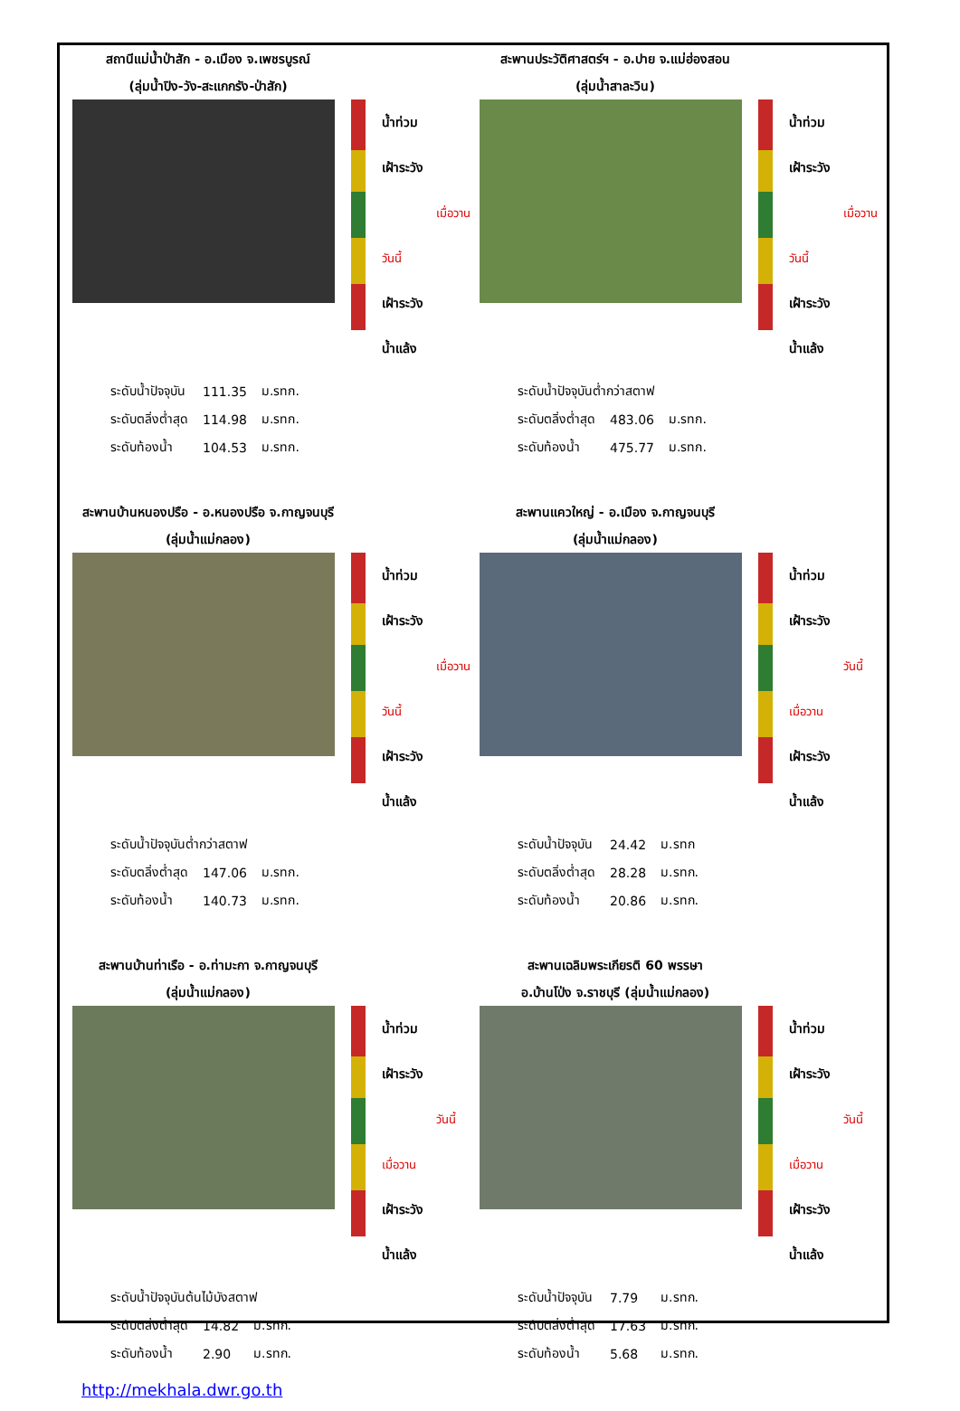สถานีแม่น้ำป่าสัก - อ.เมือง จ.เพชรบูรณ์
(ลุ่มน้ำปิง-วัง-สะแกกรัง-ป่าสัก)
น้ำท่วม
เฝ้าระวัง
เมื่อวาน
วันนี้
เฝ้าระวัง
น้ำแล้ง
| ระดับน้ำปัจจุบัน | 111.35 | ม.รทก. |
| ระดับตลิ่งต่ำสุด | 114.98 | ม.รทก. |
| ระดับท้องน้ำ | 104.53 | ม.รทก. |
สะพานประวัติศาสตร์ฯ - อ.ปาย จ.แม่ฮ่องสอน
(ลุ่มน้ำสาละวิน)
น้ำท่วม
เฝ้าระวัง
เมื่อวาน
วันนี้
เฝ้าระวัง
น้ำแล้ง
| ระดับน้ำปัจจุบันต่ำกว่าสตาฟ | | |
| ระดับตลิ่งต่ำสุด | 483.06 | ม.รทก. |
| ระดับท้องน้ำ | 475.77 | ม.รทก. |
สะพานบ้านหนองปรือ - อ.หนองปรือ จ.กาญจนบุรี
(ลุ่มน้ำแม่กลอง)
น้ำท่วม
เฝ้าระวัง
เมื่อวาน
วันนี้
เฝ้าระวัง
น้ำแล้ง
| ระดับน้ำปัจจุบันต่ำกว่าสตาฟ | | |
| ระดับตลิ่งต่ำสุด | 147.06 | ม.รทก. |
| ระดับท้องน้ำ | 140.73 | ม.รทก. |
สะพานแควใหญ่ - อ.เมือง จ.กาญจนบุรี
(ลุ่มน้ำแม่กลอง)
น้ำท่วม
เฝ้าระวัง
วันนี้
เมื่อวาน
เฝ้าระวัง
น้ำแล้ง
| ระดับน้ำปัจจุบัน | 24.42 | ม.รทก |
| ระดับตลิ่งต่ำสุด | 28.28 | ม.รทก. |
| ระดับท้องน้ำ | 20.86 | ม.รทก. |
สะพานบ้านท่าเรือ - อ.ท่ามะกา จ.กาญจนบุรี
(ลุ่มน้ำแม่กลอง)
น้ำท่วม
เฝ้าระวัง
วันนี้
เมื่อวาน
เฝ้าระวัง
น้ำแล้ง
| ระดับน้ำปัจจุบันต้นไม้บังสตาฟ | | |
| ระดับตลิ่งต่ำสุด | 14.82 | ม.รทก. |
| ระดับท้องน้ำ | 2.90 | ม.รทก. |
http://mekhala.dwr.go.th
สะพานเฉลิมพระเกียรติ 60 พรรษา
อ.บ้านโป่ง จ.ราชบุรี (ลุ่มน้ำแม่กลอง)
น้ำท่วม
เฝ้าระวัง
วันนี้
เมื่อวาน
เฝ้าระวัง
น้ำแล้ง
| ระดับน้ำปัจจุบัน | 7.79 | ม.รทก. |
| ระดับตลิ่งต่ำสุด | 17.63 | ม.รทก. |
| ระดับท้องน้ำ | 5.68 | ม.รทก. |